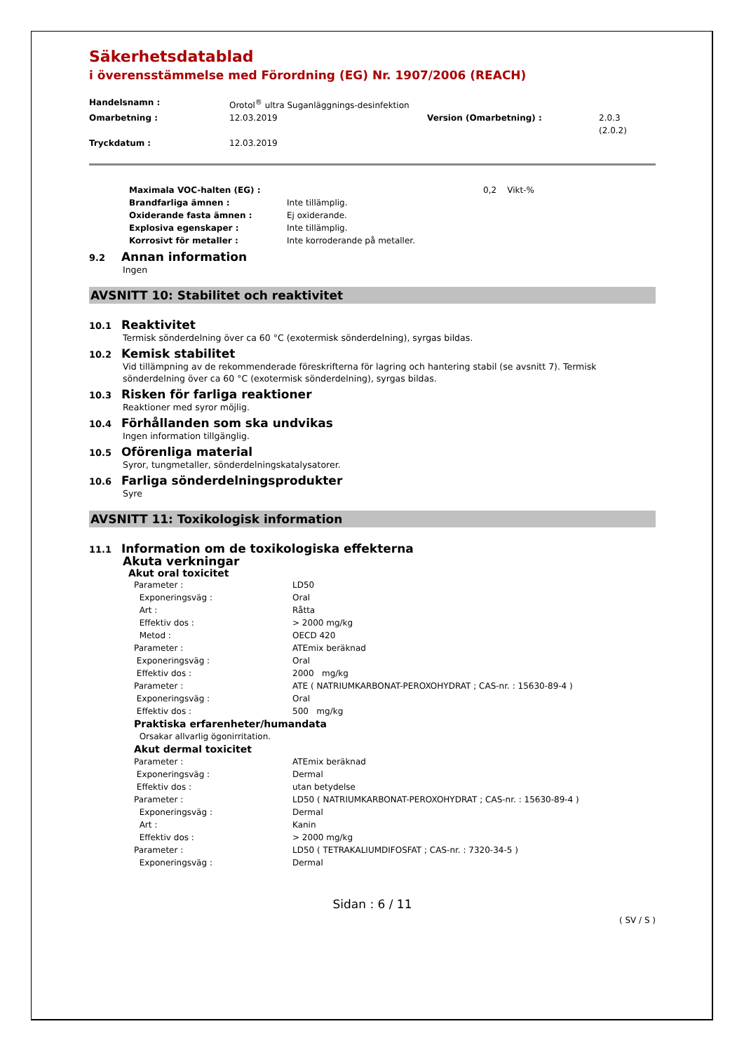Säkerhetsdatablad
i överensstämmelse med Förordning (EG) Nr. 1907/2006 (REACH)
| Handelsnamn : | Orotol<sup>®</sup> ultra Suganläggnings-desinfektion | | |
| Omarbetning : | 12.03.2019 | Version (Omarbetning) : | 2.0.3 (2.0.2) |
| Tryckdatum : | 12.03.2019 | | |
| Maximala VOC-halten (EG) : | | 0,2 Vikt-% |
| Brandfarliga ämnen : | Inte tillämplig. | |
| Oxiderande fasta ämnen : | Ej oxiderande. | |
| Explosiva egenskaper : | Inte tillämplig. | |
| Korrosivt för metaller : | Inte korroderande på metaller. | |
9.2 Annan information
Ingen
AVSNITT 10: Stabilitet och reaktivitet
10.1 Reaktivitet
Termisk sönderdelning över ca 60 °C (exotermisk sönderdelning), syrgas bildas.
10.2 Kemisk stabilitet
Vid tillämpning av de rekommenderade föreskrifterna för lagring och hantering stabil (se avsnitt 7). Termisk sönderdelning över ca 60 °C (exotermisk sönderdelning), syrgas bildas.
10.3 Risken för farliga reaktioner
Reaktioner med syror möjlig.
10.4 Förhållanden som ska undvikas
Ingen information tillgänglig.
10.5 Oförenliga material
Syror, tungmetaller, sönderdelningskatalysatorer.
10.6 Farliga sönderdelningsprodukter
Syre
AVSNITT 11: Toxikologisk information
11.1 Information om de toxikologiska effekterna
Akuta verkningar
Akut oral toxicitet
| Parameter : | LD50 |
| Exponeringsväg : | Oral |
| Art : | Råtta |
| Effektiv dos : | > 2000 mg/kg |
| Metod : | OECD 420 |
| Parameter : | ATEmix beräknad |
| Exponeringsväg : | Oral |
| Effektiv dos : | 2000 mg/kg |
| Parameter : | ATE ( NATRIUMKARBONAT-PEROXOHYDRAT ; CAS-nr. : 15630-89-4 ) |
| Exponeringsväg : | Oral |
| Effektiv dos : | 500 mg/kg |
| Praktiska erfarenheter/humandata | |
| Orsakar allvarlig ögonirritation. | |
| Akut dermal toxicitet | |
| Parameter : | ATEmix beräknad |
| Exponeringsväg : | Dermal |
| Effektiv dos : | utan betydelse |
| Parameter : | LD50 ( NATRIUMKARBONAT-PEROXOHYDRAT ; CAS-nr. : 15630-89-4 ) |
| Exponeringsväg : | Dermal |
| Art : | Kanin |
| Effektiv dos : | > 2000 mg/kg |
| Parameter : | LD50 ( TETRAKALIUMDIFOSFAT ; CAS-nr. : 7320-34-5 ) |
| Exponeringsväg : | Dermal |
Sidan : 6 / 11
( SV / S )